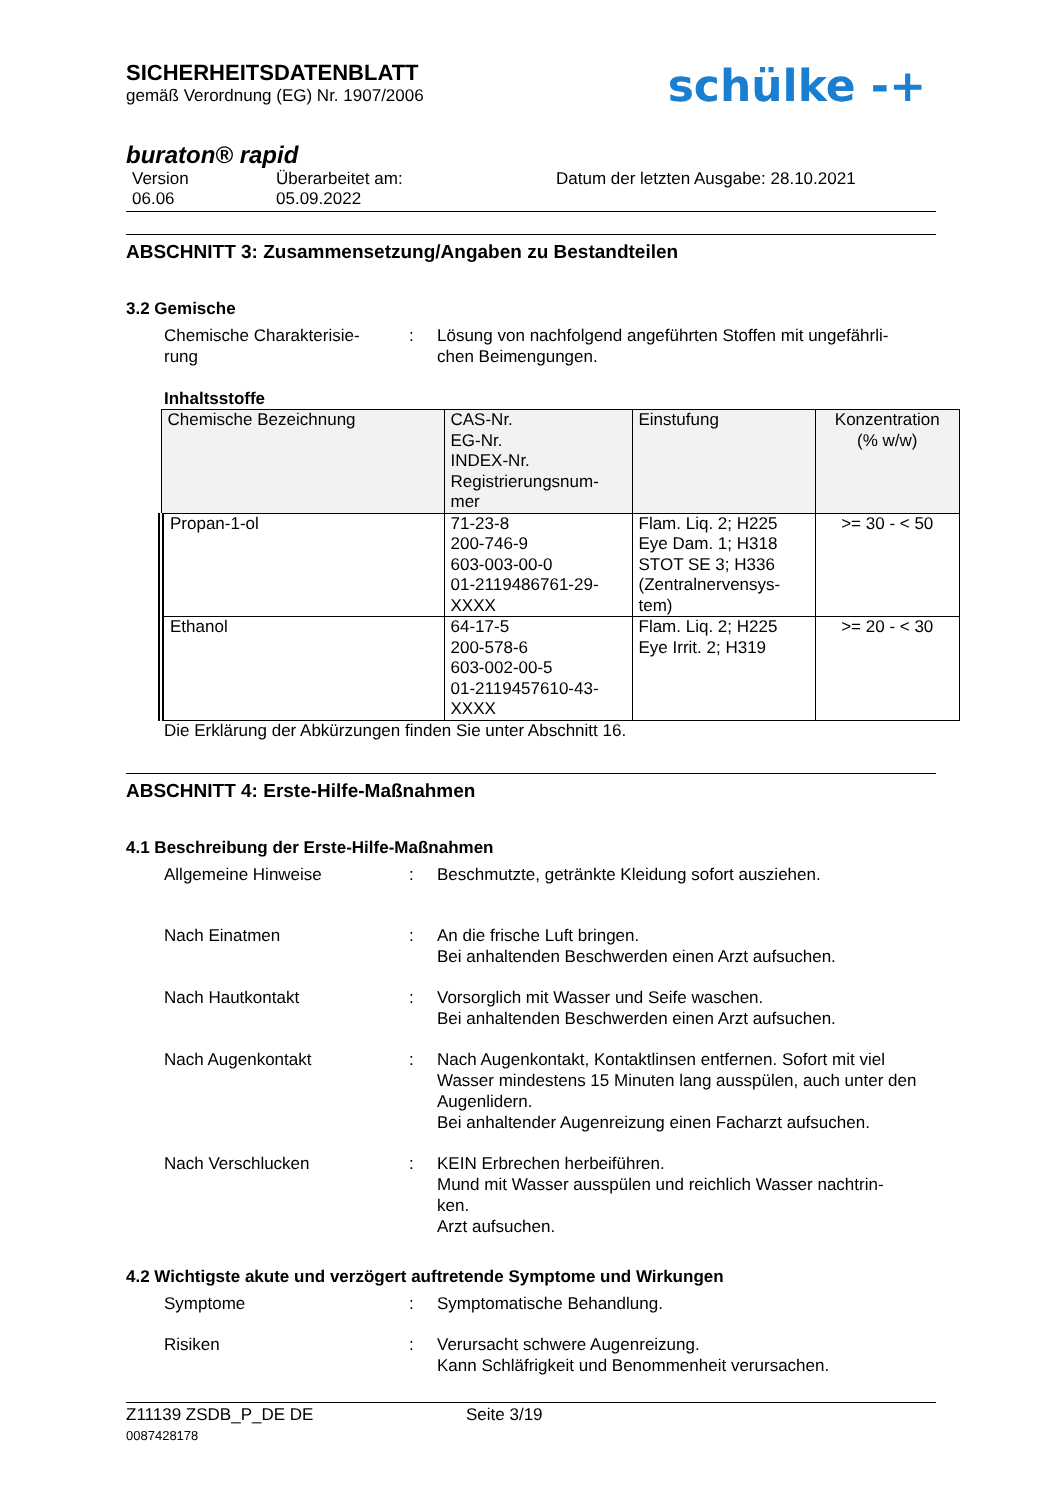SICHERHEITSDATENBLATT
gemäß Verordnung (EG) Nr. 1907/2006
schülke -+
buraton® rapid
Version
06.06
Überarbeitet am:
05.09.2022
Datum der letzten Ausgabe: 28.10.2021
ABSCHNITT 3: Zusammensetzung/Angaben zu Bestandteilen
3.2 Gemische
Chemische Charakterisie-
rung
: Lösung von nachfolgend angeführten Stoffen mit ungefährli-
chen Beimengungen.
Inhaltsstoffe
| Chemische Bezeichnung | CAS-Nr. EG-Nr. INDEX-Nr. Registrierungsnum- mer | Einstufung | Konzentration (% w/w) |
| --- | --- | --- | --- |
| Propan-1-ol | 71-23-8 200-746-9 603-003-00-0 01-2119486761-29- XXXX | Flam. Liq. 2; H225 Eye Dam. 1; H318 STOT SE 3; H336 (Zentralnervensys- tem) | >= 30 - < 50 |
| Ethanol | 64-17-5 200-578-6 603-002-00-5 01-2119457610-43- XXXX | Flam. Liq. 2; H225 Eye Irrit. 2; H319 | >= 20 - < 30 |
Die Erklärung der Abkürzungen finden Sie unter Abschnitt 16.
ABSCHNITT 4: Erste-Hilfe-Maßnahmen
4.1 Beschreibung der Erste-Hilfe-Maßnahmen
Allgemeine Hinweise : Beschmutzte, getränkte Kleidung sofort ausziehen.
Nach Einatmen : An die frische Luft bringen.
Bei anhaltenden Beschwerden einen Arzt aufsuchen.
Nach Hautkontakt : Vorsorglich mit Wasser und Seife waschen.
Bei anhaltenden Beschwerden einen Arzt aufsuchen.
Nach Augenkontakt : Nach Augenkontakt, Kontaktlinsen entfernen. Sofort mit viel Wasser mindestens 15 Minuten lang ausspülen, auch unter den Augenlidern.
Bei anhaltender Augenreizung einen Facharzt aufsuchen.
Nach Verschlucken : KEIN Erbrechen herbeiführen.
Mund mit Wasser ausspülen und reichlich Wasser nachtrin-
ken.
Arzt aufsuchen.
4.2 Wichtigste akute und verzögert auftretende Symptome und Wirkungen
Symptome : Symptomatische Behandlung.
Risiken : Verursacht schwere Augenreizung.
Kann Schläfrigkeit und Benommenheit verursachen.
Z11139 ZSDB_P_DE DE
0087428178
Seite 3/19